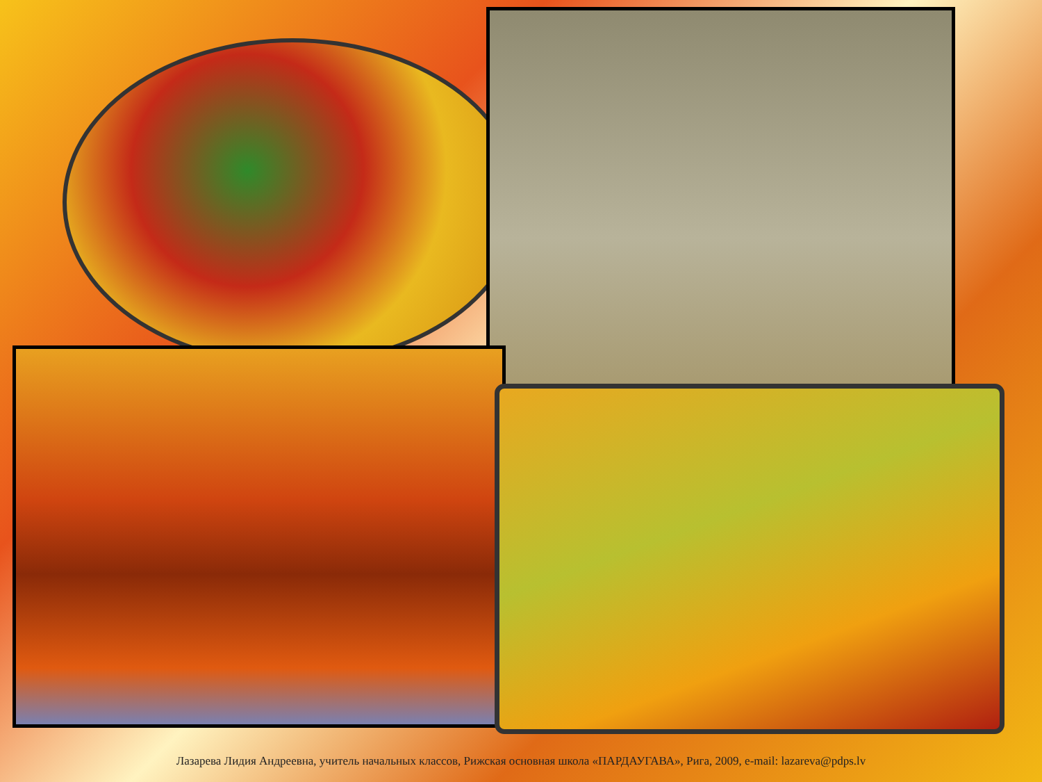Лазарева Лидия Андреевна, учитель начальных классов, Рижская основная школа «ПАРДАУГАВА», Рига, 2009, e-mail: lazareva@pdps.lv